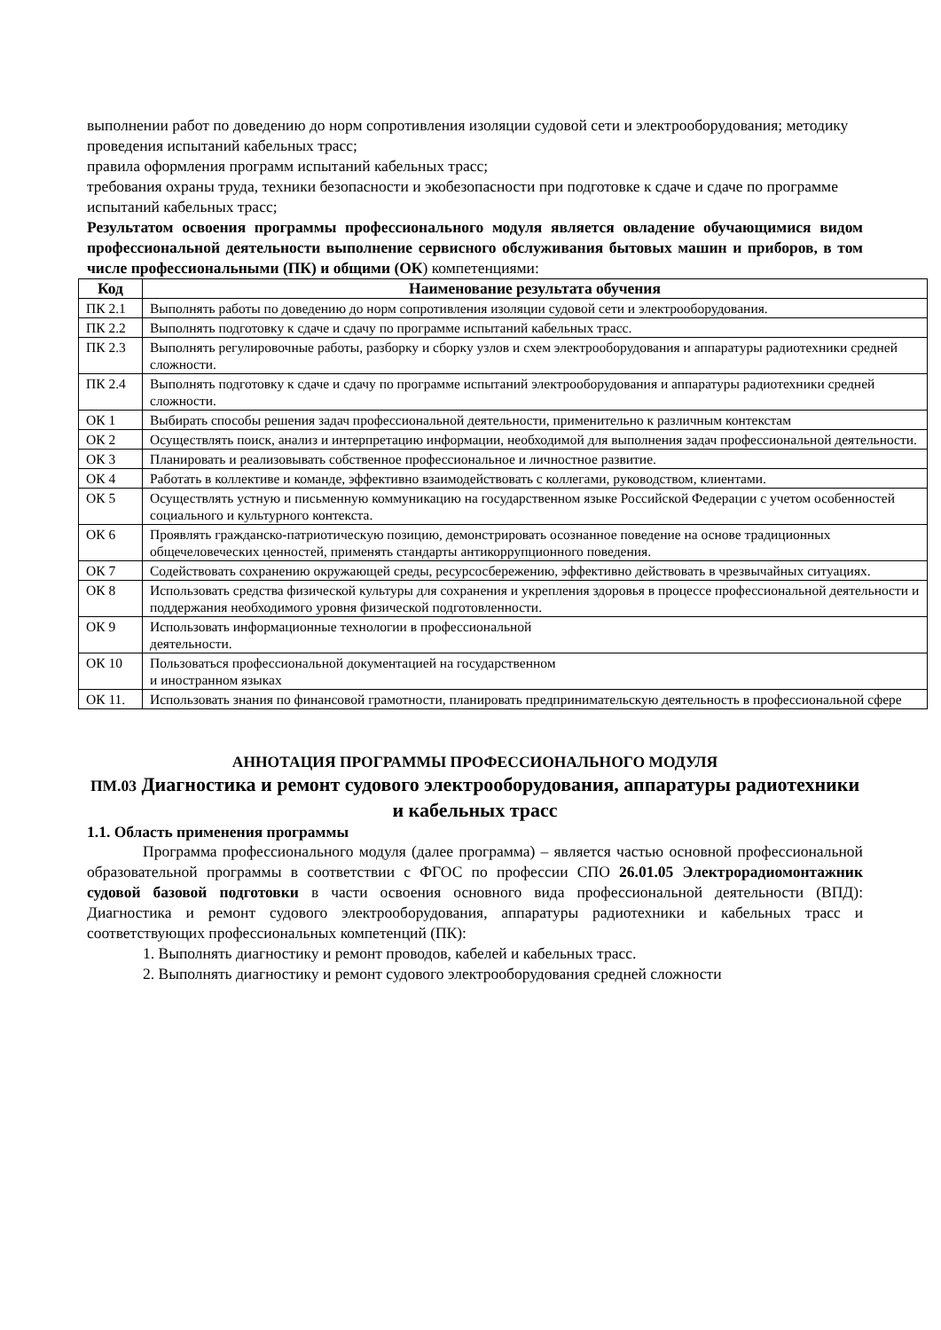выполнении работ по доведению до норм сопротивления изоляции судовой сети и электрооборудования; методику проведения испытаний кабельных трасс;
правила оформления программ испытаний кабельных трасс;
требования охраны труда, техники безопасности и экобезопасности при подготовке к сдаче и сдаче по программе испытаний кабельных трасс;
Результатом освоения программы профессионального модуля является овладение обучающимися видом профессиональной деятельности выполнение сервисного обслуживания бытовых машин и приборов, в том числе профессиональными (ПК) и общими (ОК) компетенциями:
| Код | Наименование результата обучения |
| --- | --- |
| ПК 2.1 | Выполнять работы по доведению до норм сопротивления изоляции судовой сети и электрооборудования. |
| ПК 2.2 | Выполнять подготовку к сдаче и сдачу по программе испытаний кабельных трасс. |
| ПК 2.3 | Выполнять регулировочные работы, разборку и сборку узлов и схем электрооборудования и аппаратуры радиотехники средней сложности. |
| ПК 2.4 | Выполнять подготовку к сдаче и сдачу по программе испытаний электрооборудования и аппаратуры радиотехники средней сложности. |
| ОК 1 | Выбирать способы решения задач профессиональной деятельности, применительно к различным контекстам |
| ОК 2 | Осуществлять поиск, анализ и интерпретацию информации, необходимой для выполнения задач профессиональной деятельности. |
| ОК 3 | Планировать и реализовывать собственное профессиональное и личностное развитие. |
| ОК 4 | Работать в коллективе и команде, эффективно взаимодействовать с коллегами, руководством, клиентами. |
| ОК 5 | Осуществлять устную и письменную коммуникацию на государственном языке Российской Федерации с учетом особенностей социального и культурного контекста. |
| ОК 6 | Проявлять гражданско-патриотическую позицию, демонстрировать осознанное поведение на основе традиционных общечеловеческих ценностей, применять стандарты антикоррупционного поведения. |
| ОК 7 | Содействовать сохранению окружающей среды, ресурсосбережению, эффективно действовать в чрезвычайных ситуациях. |
| ОК 8 | Использовать средства физической культуры для сохранения и укрепления здоровья в процессе профессиональной деятельности и поддержания необходимого уровня физической подготовленности. |
| ОК 9 | Использовать информационные технологии в профессиональной деятельности. |
| ОК 10 | Пользоваться профессиональной документацией на государственном и иностранном языках |
| ОК 11. | Использовать знания по финансовой грамотности, планировать предпринимательскую деятельность в профессиональной сфере |
АННОТАЦИЯ ПРОГРАММЫ ПРОФЕССИОНАЛЬНОГО МОДУЛЯ
ПМ.03 Диагностика и ремонт судового электрооборудования, аппаратуры радиотехники и кабельных трасс
1.1. Область применения программы
Программа профессионального модуля (далее программа) – является частью основной профессиональной образовательной программы в соответствии с ФГОС по профессии СПО 26.01.05 Электрорадиомонтажник судовой базовой подготовки в части освоения основного вида профессиональной деятельности (ВПД): Диагностика и ремонт судового электрооборудования, аппаратуры радиотехники и кабельных трасс и соответствующих профессиональных компетенций (ПК):
1. Выполнять диагностику и ремонт проводов, кабелей и кабельных трасс.
2. Выполнять диагностику и ремонт судового электрооборудования средней сложности